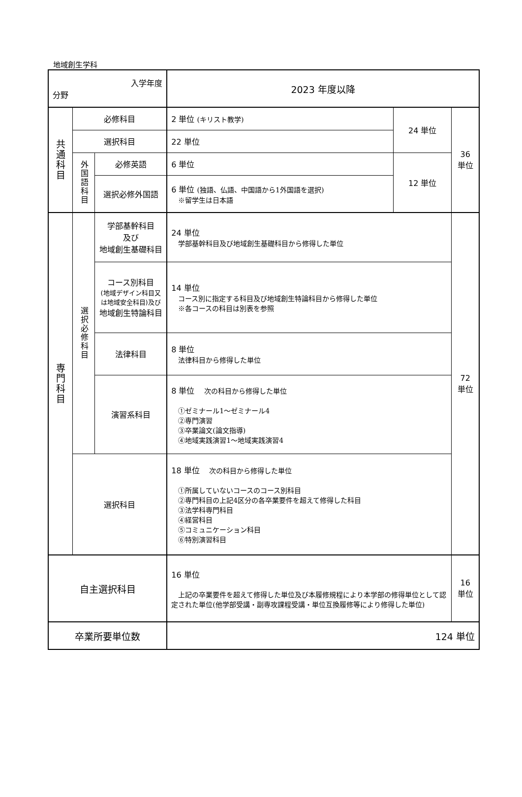地域創生学科
| 入学年度 分野 | | | 2023 年度以降 | | |
| 共通科目 | 必修科目 | | 2 単位 (キリスト教学) | 24 単位 | 36 単位 |
| | 選択科目 | | 22 単位 | | |
| | 外国語科目 | 必修英語 | 6 単位 | 12 単位 | |
| | | 選択必修外国語 | 6 単位 (独語、仏語、中国語から1外国語を選択) ※留学生は日本語 | | |
| 専門科目 | 選択必修科目 | 学部基幹科目 及び 地域創生基礎科目 | 24 単位 学部基幹科目及び地域創生基礎科目から修得した単位 | | 72 単位 |
| | | コース別科目 (地域デザイン科目又は地域安全科目)及び 地域創生特論科目 | 14 単位 コース別に指定する科目及び地域創生特論科目から修得した単位 ※各コースの科目は別表を参照 | | |
| | | 法律科目 | 8 単位 法律科目から修得した単位 | | |
| | | 演習系科目 | 8 単位 次の科目から修得した単位 ①ゼミナール1～ゼミナール4 ②専門演習 ③卒業論文(論文指導) ④地域実践演習1～地域実践演習4 | | |
| | 選択科目 | | 18 単位 次の科目から修得した単位 ①所属していないコースのコース別科目 ②専門科目の上記4区分の各卒業要件を超えて修得した科目 ③法学科専門科目 ④経営科目 ⑤コミュニケーション科目 ⑥特別演習科目 | | |
| 自主選択科目 | | | 16 単位 上記の卒業要件を超えて修得した単位及び本履修規程により本学部の修得単位として認定された単位(他学部受講・副専攻課程受講・単位互換履修等により修得した単位) | | 16 単位 |
| 卒業所要単位数 | | | 124 単位 | | |